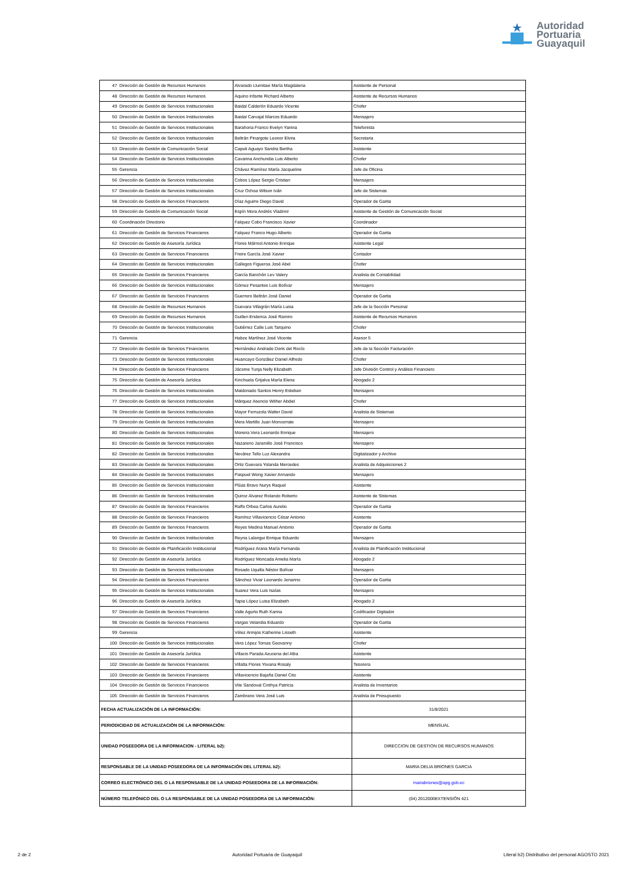Autoridad
Portuaria
Guayaquil
| 47 | Dirección de Gestión de Recursos Humanos | Alvarado Llumitaxi María Magdalena | Asistente de Personal |
| 48 | Dirección de Gestión de Recursos Humanos | Aquino Infante Richard Alberto | Asistente de Recursos Humanos |
| 49 | Dirección de Gestión de Servicios Institucionales | Baidal Calderón Eduardo Vicente | Chofer |
| 50 | Dirección de Gestión de Servicios Institucionales | Baidal Carvajal Marcos Eduardo | Mensajero |
| 51 | Dirección de Gestión de Servicios Institucionales | Barahona Franco Evelyn Yanina | Telefonista |
| 52 | Dirección de Gestión de Servicios Institucionales | Beltrán Pinargote Leonor Elvira | Secretaria |
| 53 | Dirección de Gestión de Comunicación Social | Caputi Aguayo Sandra Bertha | Asistente |
| 54 | Dirección de Gestión de Servicios Institucionales | Cavanna Anchundia Luis Alberto | Chofer |
| 55 | Gerencia | Chávez Ramírez María Jacqueline | Jefe de Oficina |
| 56 | Dirección de Gestión de Servicios Institucionales | Cobos López Sergio Cristian | Mensajero |
| 57 | Dirección de Gestión de Servicios Institucionales | Cruz Ochoa Wilson Iván | Jefe de Sistemas |
| 58 | Dirección de Gestión de Servicios Financieros | Díaz Aguirre Diego David | Operador de Garita |
| 59 | Dirección de Gestión de Comunicación Social | Espín Mora Andrés Vladimir | Asistente de Gestión de Comunicación Social |
| 60 | Coordinación Directorio | Falquez Cobo Francisco Xavier | Coordinador |
| 61 | Dirección de Gestión de Servicios Financieros | Falquez Franco Hugo Alberto | Operador de Garita |
| 62 | Dirección de Gestión de Asesoría Jurídica | Flores Mármol Antonio Enrique | Asistente Legal |
| 63 | Dirección de Gestión de Servicios Financieros | Freire García José Xavier | Contador |
| 64 | Dirección de Gestión de Servicios Institucionales | Gallegos Figueroa José Abel | Chofer |
| 65 | Dirección de Gestión de Servicios Financieros | García Banchón Lev Valery | Analista de Contabilidad |
| 66 | Dirección de Gestión de Servicios Institucionales | Gómez Pesantes Luis Bolívar | Mensajero |
| 67 | Dirección de Gestión de Servicios Financieros | Guerrero Beltrán José Daniel | Operador de Garita |
| 68 | Dirección de Gestión de Recursos Humanos | Guevara Villagrán María Luisa | Jefe de la Sección Personal |
| 69 | Dirección de Gestión de Recursos Humanos | Guillen Enderica José Ramiro | Asistente de Recursos Humanos |
| 70 | Dirección de Gestión de Servicios Institucionales | Gutiérrez Calle Luis Tarquino | Chofer |
| 71 | Gerencia | Habze Martínez José Vicente | Asesor 5 |
| 72 | Dirección de Gestión de Servicios Financieros | Hernández Andrade Doris del Rocío | Jefe de la Sección Facturación |
| 73 | Dirección de Gestión de Servicios Institucionales | Huancayo González Daniel Alfredo | Chofer |
| 74 | Dirección de Gestión de Servicios Financieros | Jácome Tunja Nelly Elizabeth | Jefe División Control y Análisis Financiero |
| 75 | Dirección de Gestión de Asesoría Jurídica | Kinchuela Grijalva María Elena | Abogado 2 |
| 76 | Dirección de Gestión de Servicios Institucionales | Maldonado Santos Henry Esteban | Mensajero |
| 77 | Dirección de Gestión de Servicios Institucionales | Márquez Asencio Wither Abdiel | Chofer |
| 78 | Dirección de Gestión de Servicios Institucionales | Mayor Ferruzola Walter David | Analista de Sistemas |
| 79 | Dirección de Gestión de Servicios Institucionales | Mera Martillo Juan Moncerrate | Mensajero |
| 80 | Dirección de Gestión de Servicios Institucionales | Moreira Vera Leonardo Enrique | Mensajero |
| 81 | Dirección de Gestión de Servicios Institucionales | Nazareno Jaramillo José Francisco | Mensajero |
| 82 | Dirección de Gestión de Servicios Institucionales | Nevárez Tello Luz Alexandra | Digitalizador y Archivo |
| 83 | Dirección de Gestión de Servicios Institucionales | Ortiz Guevara Yolanda Mercedes | Analista de Adquisiciones 2 |
| 84 | Dirección de Gestión de Servicios Institucionales | Paspuel Wong Xavier Armando | Mensajero |
| 85 | Dirección de Gestión de Servicios Institucionales | Plúas Bravo Nurys Raquel | Asistente |
| 86 | Dirección de Gestión de Servicios Institucionales | Quiroz Alvarez Rolando Roberto | Asistente de Sistemas |
| 87 | Dirección de Gestión de Servicios Financieros | Raffo Orbea Carlos Aurelio | Operador de Garita |
| 88 | Dirección de Gestión de Servicios Financieros | Ramírez Villavicencio César Antonio | Asistente |
| 89 | Dirección de Gestión de Servicios Financieros | Reyes Medina Manuel Antonio | Operador de Garita |
| 90 | Dirección de Gestión de Servicios Institucionales | Reyna Lalangui Enrique Eduardo | Mensajero |
| 91 | Dirección de Gestión de Planificación Institucional | Rodríguez Arana María Fernanda | Analista de Planificación Institucional |
| 92 | Dirección de Gestión de Asesoría Jurídica | Rodríguez Moncada Amelia María | Abogado 2 |
| 93 | Dirección de Gestión de Servicios Institucionales | Rosado Uquilla Néstor Bolívar | Mensajero |
| 94 | Dirección de Gestión de Servicios Financieros | Sánchez Vivar Leonardo Jenarino | Operador de Garita |
| 95 | Dirección de Gestión de Servicios Institucionales | Suarez Vera Luis Isaías | Mensajero |
| 96 | Dirección de Gestión de Asesoría Jurídica | Tapia López Luisa Elizabeth | Abogado 2 |
| 97 | Dirección de Gestión de Servicios Financieros | Valle Agurto Ruth Karina | Codificador Digitador |
| 98 | Dirección de Gestión de Servicios Financieros | Vargas Velandia Eduardo | Operador de Garita |
| 99 | Gerencia | Vélez Armijos Katherine Lisseth | Asistente |
| 100 | Dirección de Gestión de Servicios Institucionales | Vera López Tomas Geovanny | Chofer |
| 101 | Dirección de Gestión de Asesoría Jurídica | Villacis Parada Azucena del Alba | Asistente |
| 102 | Dirección de Gestión de Servicios Financieros | Villalta Flores Yovana Rosaly | Tesorera |
| 103 | Dirección de Gestión de Servicios Financieros | Villavicencio Bajaña Daniel Cito | Asistente |
| 104 | Dirección de Gestión de Servicios Financieros | Vite Sandoval Cinthya Patricia | Analista de Inventarios |
| 105 | Dirección de Gestión de Servicios Financieros | Zambrano Vera José Luis | Analista de Presupuesto |
| FECHA ACTUALIZACIÓN DE LA INFORMACIÓN: | | | 31/8/2021 |
| PERIODICIDAD DE ACTUALIZACIÓN DE LA INFORMACIÓN: | | | MENSUAL |
| UNIDAD POSEEDORA DE LA INFORMACION - LITERAL b2): | | | DIRECCION DE GESTION DE RECURSOS HUMANOS |
| RESPONSABLE DE LA UNIDAD POSEEDORA DE LA INFORMACIÓN DEL LITERAL b2): | | | MARIA DELIA BRIONES GARCIA |
| CORREO ELECTRÓNICO DEL O LA RESPONSABLE DE LA UNIDAD POSEEDORA DE LA INFORMACIÓN: | | | mariabriones@apg.gob.ec |
| NÚMERO TELEFÓNICO DEL O LA RESPONSABLE DE LA UNIDAD POSEEDORA DE LA INFORMACIÓN: | | | (04) 2012000EXTENSIÓN 421 |
2 de 2 Autoridad Portuaria de Guayaquil Literal b2) Distributivo del personal AGOSTO 2021